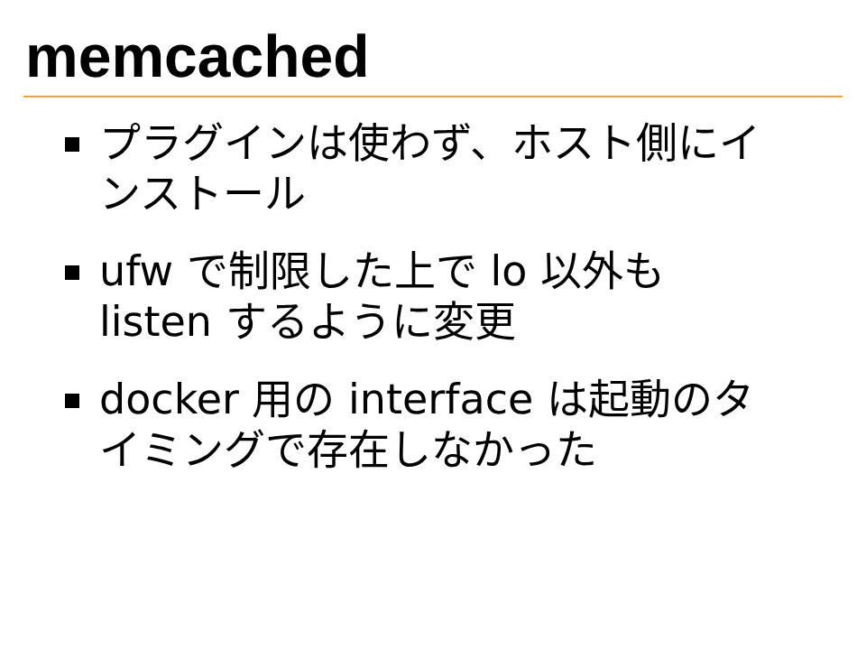memcached
プラグインは使わず、ホスト側にインストール
ufw で制限した上で lo 以外も listen するように変更
docker 用の interface は起動のタイミングで存在しなかった